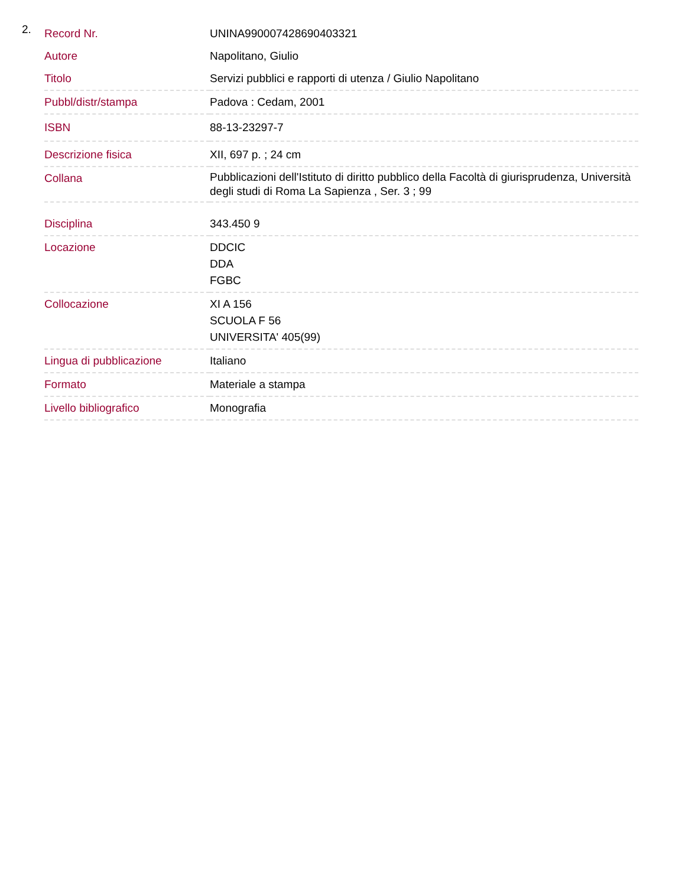2.
| Record Nr. | UNINA990007428690403321 |
| Autore | Napolitano, Giulio |
| Titolo | Servizi pubblici e rapporti di utenza / Giulio Napolitano |
| Pubbl/distr/stampa | Padova : Cedam, 2001 |
| ISBN | 88-13-23297-7 |
| Descrizione fisica | XII, 697 p. ; 24 cm |
| Collana | Pubblicazioni dell'Istituto di diritto pubblico della Facoltà di giurisprudenza, Università degli studi di Roma La Sapienza , Ser. 3 ; 99 |
| Disciplina | 343.450 9 |
| Locazione | DDCIC DDA FGBC |
| Collocazione | XI A 156 SCUOLA F 56 UNIVERSITA' 405(99) |
| Lingua di pubblicazione | Italiano |
| Formato | Materiale a stampa |
| Livello bibliografico | Monografia |